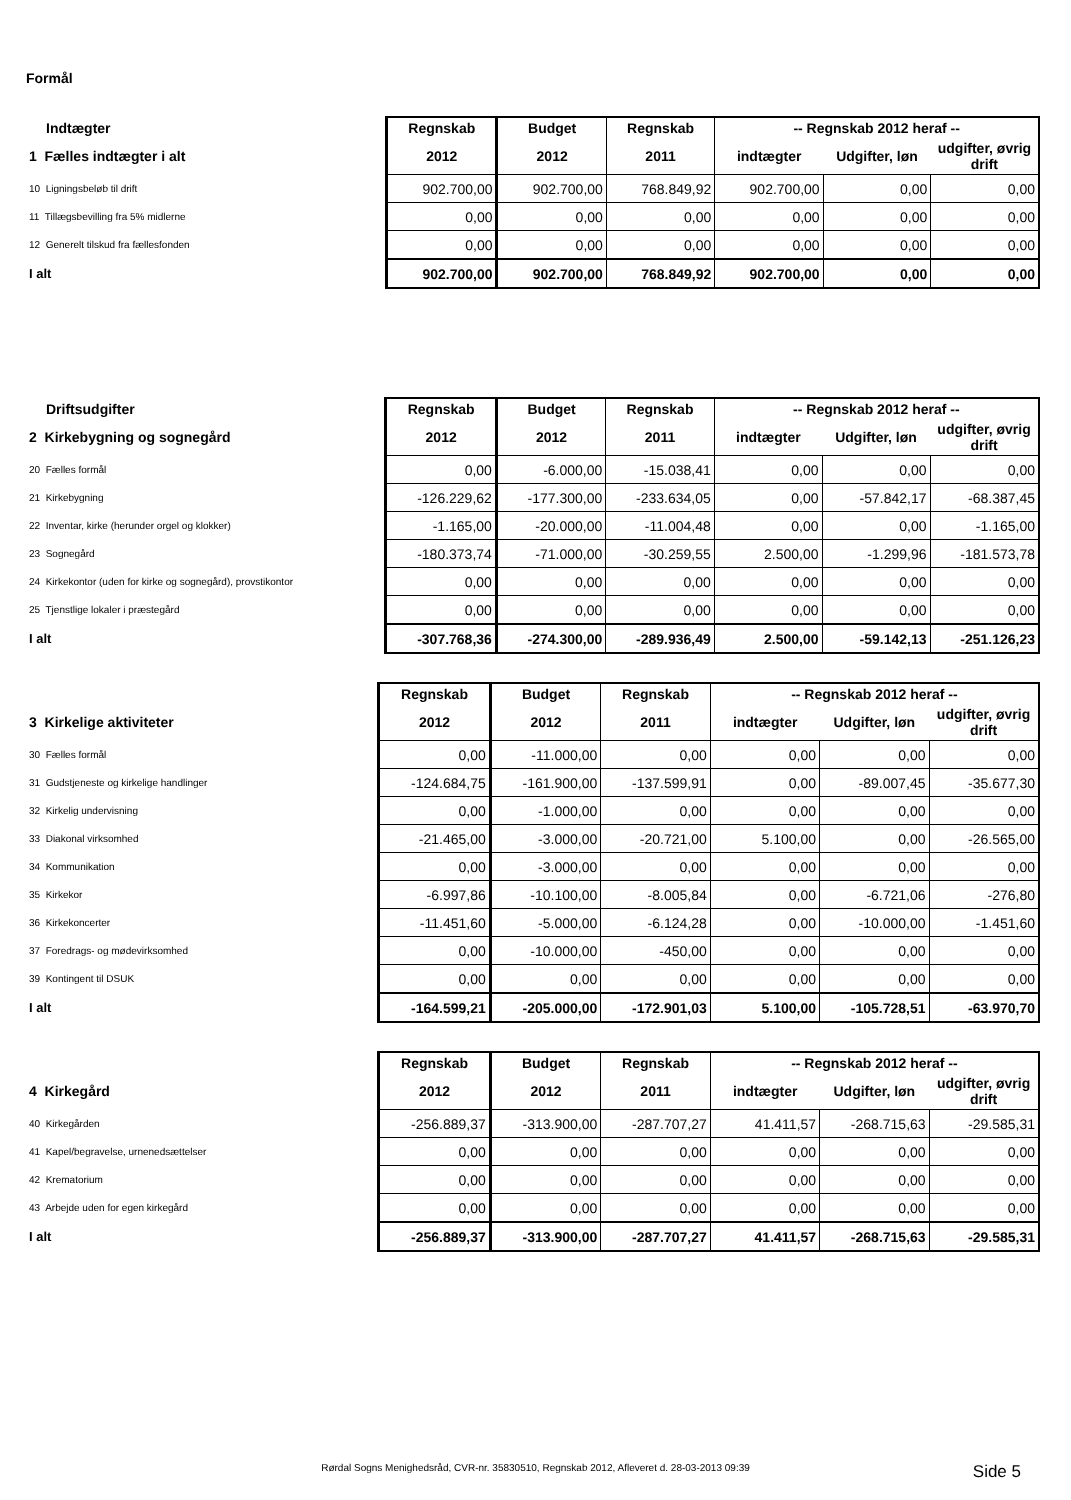Formål
| Indtægter | Regnskab | Budget | Regnskab | -- Regnskab 2012 heraf -- | | |
| 1 Fælles indtægter i alt | 2012 | 2012 | 2011 | indtægter | Udgifter, løn | udgifter, øvrig drift |
| 10 Ligningsbeløb til drift | 902.700,00 | 902.700,00 | 768.849,92 | 902.700,00 | 0,00 | 0,00 |
| 11 Tillægsbevilling fra 5% midlerne | 0,00 | 0,00 | 0,00 | 0,00 | 0,00 | 0,00 |
| 12 Generelt tilskud fra fællesfonden | 0,00 | 0,00 | 0,00 | 0,00 | 0,00 | 0,00 |
| I alt | 902.700,00 | 902.700,00 | 768.849,92 | 902.700,00 | 0,00 | 0,00 |
| Driftsudgifter | Regnskab | Budget | Regnskab | -- Regnskab 2012 heraf -- | | |
| 2 Kirkebygning og sognegård | 2012 | 2012 | 2011 | indtægter | Udgifter, løn | udgifter, øvrig drift |
| 20 Fælles formål | 0,00 | -6.000,00 | -15.038,41 | 0,00 | 0,00 | 0,00 |
| 21 Kirkebygning | -126.229,62 | -177.300,00 | -233.634,05 | 0,00 | -57.842,17 | -68.387,45 |
| 22 Inventar, kirke (herunder orgel og klokker) | -1.165,00 | -20.000,00 | -11.004,48 | 0,00 | 0,00 | -1.165,00 |
| 23 Sognegård | -180.373,74 | -71.000,00 | -30.259,55 | 2.500,00 | -1.299,96 | -181.573,78 |
| 24 Kirkekontor (uden for kirke og sognegård), provstikontor | 0,00 | 0,00 | 0,00 | 0,00 | 0,00 | 0,00 |
| 25 Tjenstlige lokaler i præstegård | 0,00 | 0,00 | 0,00 | 0,00 | 0,00 | 0,00 |
| I alt | -307.768,36 | -274.300,00 | -289.936,49 | 2.500,00 | -59.142,13 | -251.126,23 |
| | Regnskab | Budget | Regnskab | -- Regnskab 2012 heraf -- | | |
| 3 Kirkelige aktiviteter | 2012 | 2012 | 2011 | indtægter | Udgifter, løn | udgifter, øvrig drift |
| 30 Fælles formål | 0,00 | -11.000,00 | 0,00 | 0,00 | 0,00 | 0,00 |
| 31 Gudstjeneste og kirkelige handlinger | -124.684,75 | -161.900,00 | -137.599,91 | 0,00 | -89.007,45 | -35.677,30 |
| 32 Kirkelig undervisning | 0,00 | -1.000,00 | 0,00 | 0,00 | 0,00 | 0,00 |
| 33 Diakonal virksomhed | -21.465,00 | -3.000,00 | -20.721,00 | 5.100,00 | 0,00 | -26.565,00 |
| 34 Kommunikation | 0,00 | -3.000,00 | 0,00 | 0,00 | 0,00 | 0,00 |
| 35 Kirkekor | -6.997,86 | -10.100,00 | -8.005,84 | 0,00 | -6.721,06 | -276,80 |
| 36 Kirkekoncerter | -11.451,60 | -5.000,00 | -6.124,28 | 0,00 | -10.000,00 | -1.451,60 |
| 37 Foredrags- og mødevirksomhed | 0,00 | -10.000,00 | -450,00 | 0,00 | 0,00 | 0,00 |
| 39 Kontingent til DSUK | 0,00 | 0,00 | 0,00 | 0,00 | 0,00 | 0,00 |
| I alt | -164.599,21 | -205.000,00 | -172.901,03 | 5.100,00 | -105.728,51 | -63.970,70 |
| | Regnskab | Budget | Regnskab | -- Regnskab 2012 heraf -- | | |
| 4 Kirkegård | 2012 | 2012 | 2011 | indtægter | Udgifter, løn | udgifter, øvrig drift |
| 40 Kirkegården | -256.889,37 | -313.900,00 | -287.707,27 | 41.411,57 | -268.715,63 | -29.585,31 |
| 41 Kapel/begravelse, urnenedsættelser | 0,00 | 0,00 | 0,00 | 0,00 | 0,00 | 0,00 |
| 42 Krematorium | 0,00 | 0,00 | 0,00 | 0,00 | 0,00 | 0,00 |
| 43 Arbejde uden for egen kirkegård | 0,00 | 0,00 | 0,00 | 0,00 | 0,00 | 0,00 |
| I alt | -256.889,37 | -313.900,00 | -287.707,27 | 41.411,57 | -268.715,63 | -29.585,31 |
Rørdal Sogns Menighedsråd, CVR-nr. 35830510, Regnskab 2012, Afleveret d. 28-03-2013 09:39 Side 5